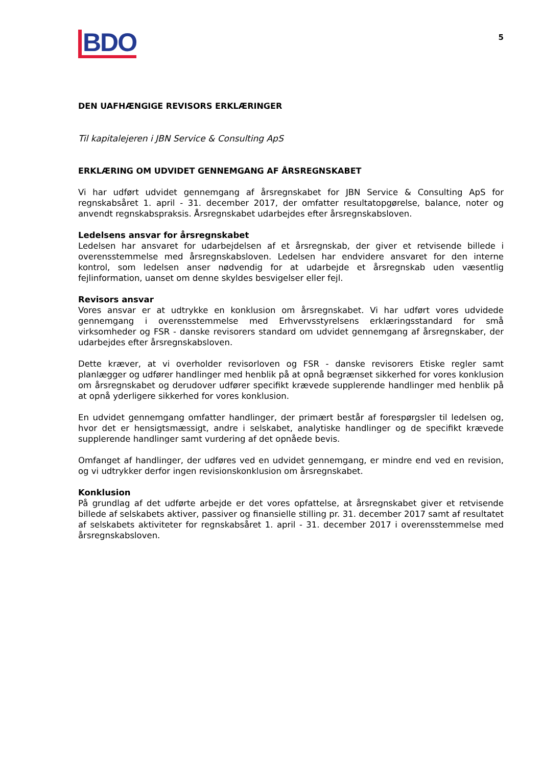BDO
5
DEN UAFHÆNGIGE REVISORS ERKLÆRINGER
Til kapitalejeren i JBN Service & Consulting ApS
ERKLÆRING OM UDVIDET GENNEMGANG AF ÅRSREGNSKABET
Vi har udført udvidet gennemgang af årsregnskabet for JBN Service & Consulting ApS for regnskabsåret 1. april - 31. december 2017, der omfatter resultatopgørelse, balance, noter og anvendt regnskabspraksis. Årsregnskabet udarbejdes efter årsregnskabsloven.
Ledelsens ansvar for årsregnskabet
Ledelsen har ansvaret for udarbejdelsen af et årsregnskab, der giver et retvisende billede i overensstemmelse med årsregnskabsloven. Ledelsen har endvidere ansvaret for den interne kontrol, som ledelsen anser nødvendig for at udarbejde et årsregnskab uden væsentlig fejlinformation, uanset om denne skyldes besvigelser eller fejl.
Revisors ansvar
Vores ansvar er at udtrykke en konklusion om årsregnskabet. Vi har udført vores udvidede gennemgang i overensstemmelse med Erhvervsstyrelsens erklæringsstandard for små virksomheder og FSR - danske revisorers standard om udvidet gennemgang af årsregnskaber, der udarbejdes efter årsregnskabsloven.
Dette kræver, at vi overholder revisorloven og FSR - danske revisorers Etiske regler samt planlægger og udfører handlinger med henblik på at opnå begrænset sikkerhed for vores konklusion om årsregnskabet og derudover udfører specifikt krævede supplerende handlinger med henblik på at opnå yderligere sikkerhed for vores konklusion.
En udvidet gennemgang omfatter handlinger, der primært består af forespørgsler til ledelsen og, hvor det er hensigtsmæssigt, andre i selskabet, analytiske handlinger og de specifikt krævede supplerende handlinger samt vurdering af det opnåede bevis.
Omfanget af handlinger, der udføres ved en udvidet gennemgang, er mindre end ved en revision, og vi udtrykker derfor ingen revisionskonklusion om årsregnskabet.
Konklusion
På grundlag af det udførte arbejde er det vores opfattelse, at årsregnskabet giver et retvisende billede af selskabets aktiver, passiver og finansielle stilling pr. 31. december 2017 samt af resultatet af selskabets aktiviteter for regnskabsåret 1. april - 31. december 2017 i overensstemmelse med årsregnskabsloven.